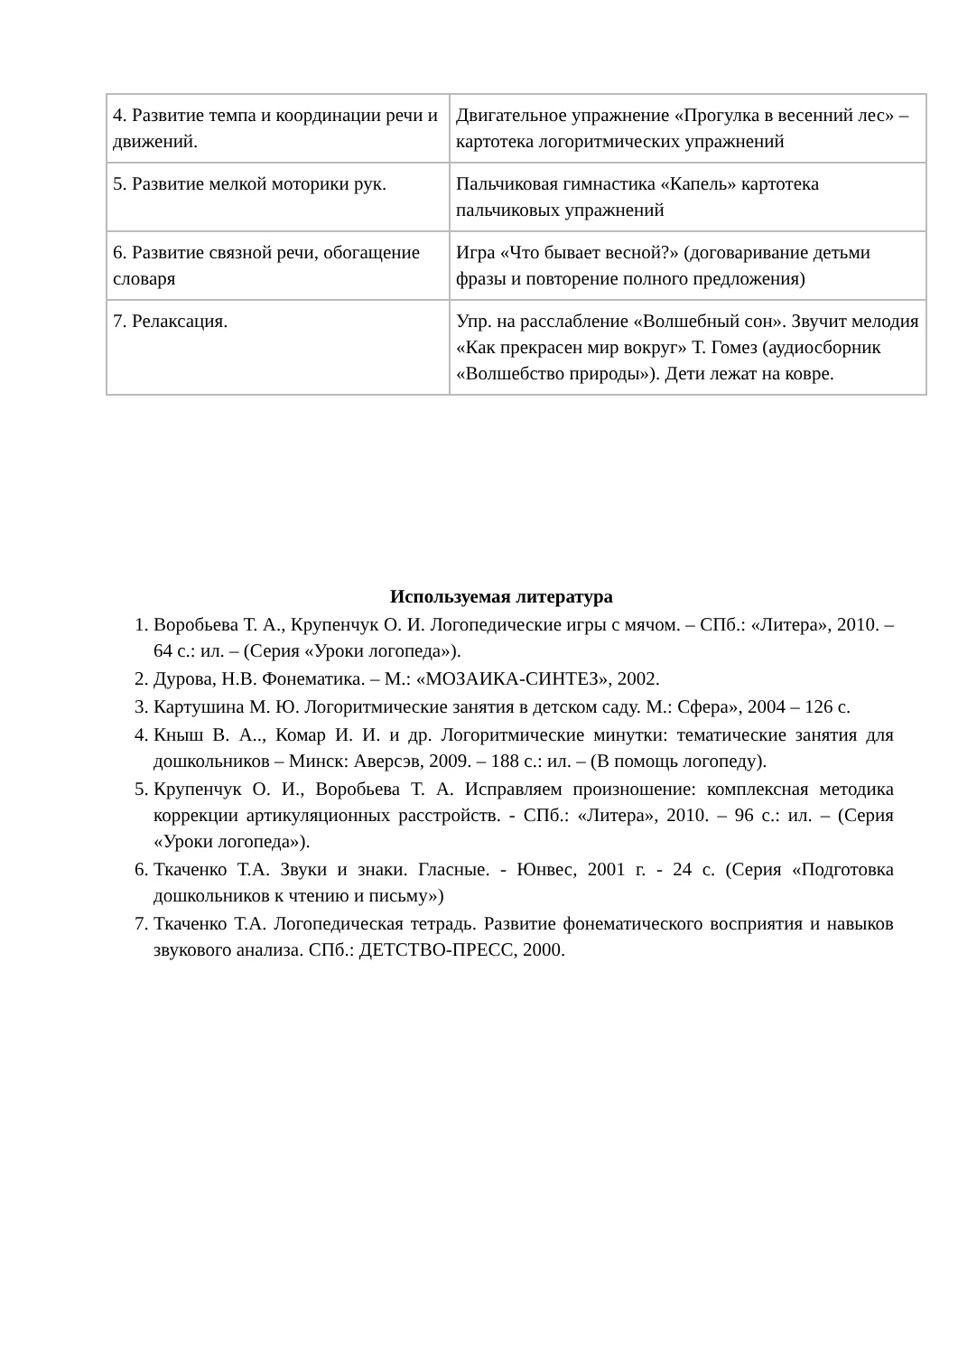| 4. Развитие темпа и координации речи и движений. | Двигательное упражнение «Прогулка в весенний лес» – картотека логоритмических упражнений |
| 5. Развитие мелкой моторики рук. | Пальчиковая гимнастика «Капель» картотека пальчиковых упражнений |
| 6. Развитие связной речи, обогащение словаря | Игра «Что бывает весной?» (договаривание детьми фразы и повторение полного предложения) |
| 7. Релаксация. | Упр. на расслабление «Волшебный сон». Звучит мелодия «Как прекрасен мир вокруг» Т. Гомез (аудиосборник «Волшебство природы»). Дети лежат на ковре. |
Используемая литература
1. Воробьева Т. А., Крупенчук О. И. Логопедические игры с мячом. – СПб.: «Литера», 2010. – 64 с.: ил. – (Серия «Уроки логопеда»).
2. Дурова, Н.В. Фонематика. – М.: «МОЗАИКА-СИНТЕЗ», 2002.
3. Картушина М. Ю. Логоритмические занятия в детском саду. М.: Сфера», 2004 – 126 с.
4. Кныш В. А.., Комар И. И. и др. Логоритмические минутки: тематические занятия для дошкольников – Минск: Аверсэв, 2009. – 188 с.: ил. – (В помощь логопеду).
5. Крупенчук О. И., Воробьева Т. А. Исправляем произношение: комплексная методика коррекции артикуляционных расстройств. - СПб.: «Литера», 2010. – 96 с.: ил. – (Серия «Уроки логопеда»).
6. Ткаченко Т.А. Звуки и знаки. Гласные. - Юнвес, 2001 г. - 24 с. (Серия «Подготовка дошкольников к чтению и письму»)
7. Ткаченко Т.А. Логопедическая тетрадь. Развитие фонематического восприятия и навыков звукового анализа. СПб.: ДЕТСТВО-ПРЕСС, 2000.